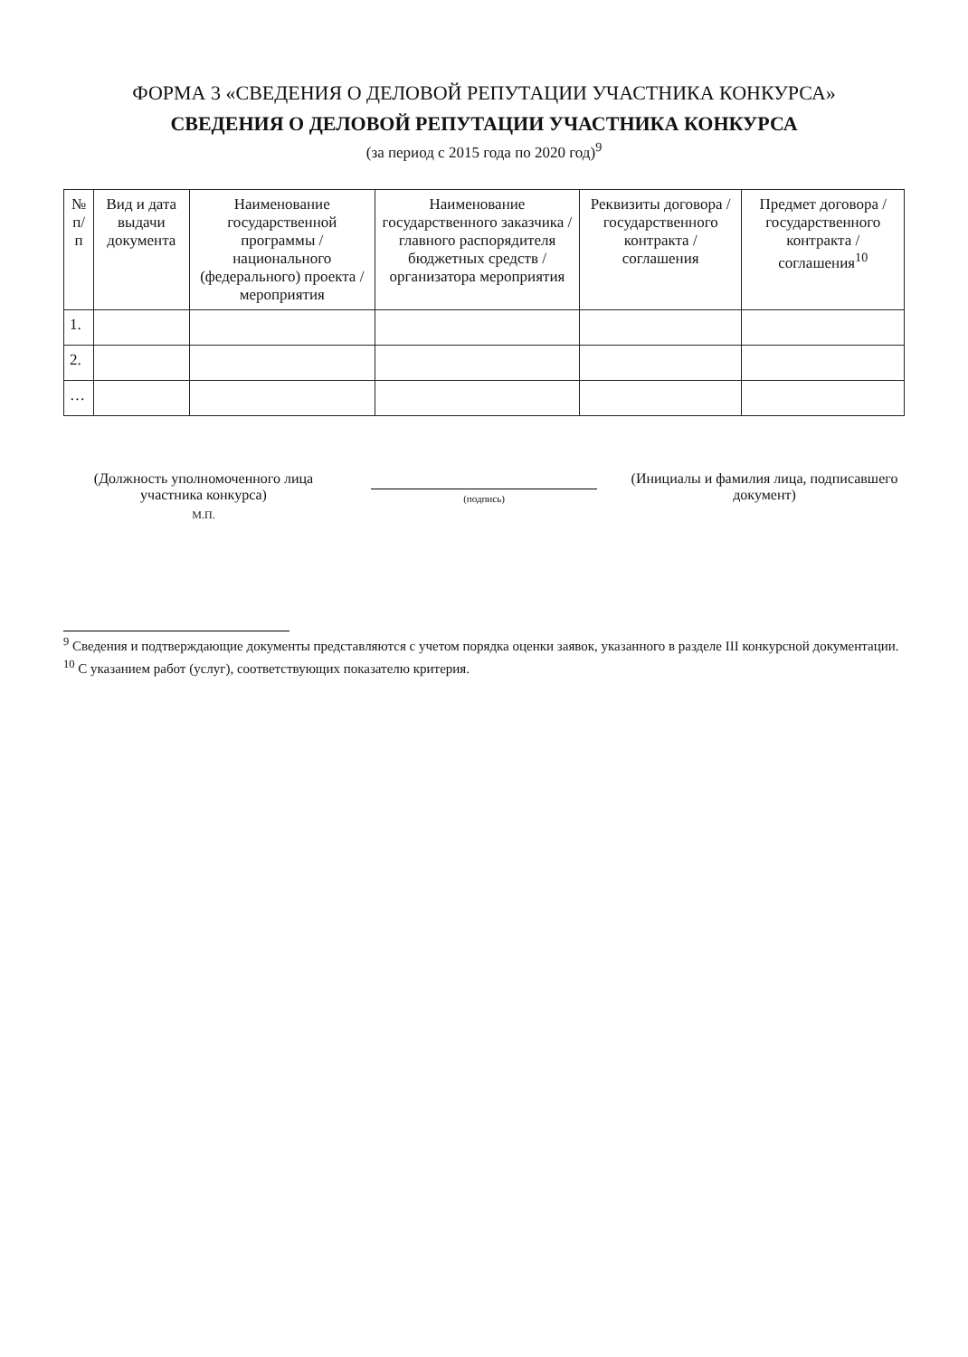ФОРМА 3 «СВЕДЕНИЯ О ДЕЛОВОЙ РЕПУТАЦИИ УЧАСТНИКА КОНКУРСА»
СВЕДЕНИЯ О ДЕЛОВОЙ РЕПУТАЦИИ УЧАСТНИКА КОНКУРСА
(за период с 2015 года по 2020 год)<sup>9</sup>
| № п/п | Вид и дата выдачи документа | Наименование государственной программы / национального (федерального) проекта / мероприятия | Наименование государственного заказчика / главного распорядителя бюджетных средств / организатора мероприятия | Реквизиты договора / государственного контракта / соглашения | Предмет договора / государственного контракта / соглашения<sup>10</sup> |
| --- | --- | --- | --- | --- | --- |
| 1. | | | | | |
| 2. | | | | | |
| … | | | | | |
(Должность уполномоченного лица участника конкурса)
М.П.
(подпись)
(Инициалы и фамилия лица, подписавшего документ)
<sup>9</sup> Сведения и подтверждающие документы представляются с учетом порядка оценки заявок, указанного в разделе III конкурсной документации.
<sup>10</sup> С указанием работ (услуг), соответствующих показателю критерия.